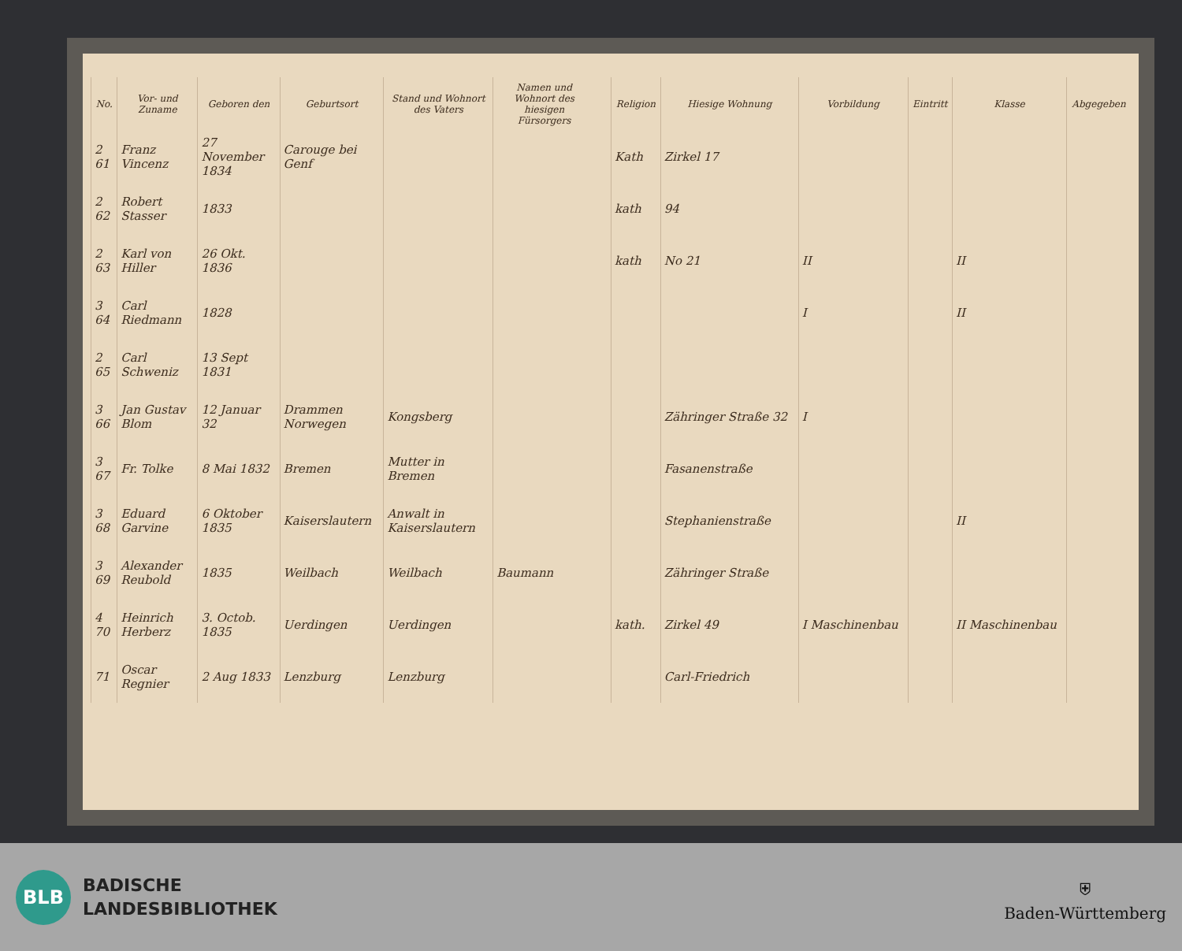| No. | Vor- und Zuname | Geboren den | Geburtsort | Stand und Wohnort des Vaters | Namen und Wohnort des hiesigen Fürsorgers |
| --- | --- | --- | --- | --- | --- |
| 2 61 | Franz Vincenz | 27 November 1834 | Carouge bei Genf | | |
| 2 62 | Robert Stasser | 1833 | | | |
| 2 63 | Karl von Hiller | 26 Okt. 1836 | | | |
| 3 64 | Carl Riedmann | 1828 | | | |
| 2 65 | Carl Schweniz | 13 Sept 1831 | | | |
| 3 66 | Jan Gustav Blom | 12 Januar 32 | Drammen Norwegen | Kongsberg | |
| 3 67 | Fr. Tolke | 8 Mai 1832 | Bremen | Mutter in Bremen | |
| 3 68 | Eduard Garvine | 6 Oktober 1835 | Kaiserslautern | Anwalt in Kaiserslautern | |
| 3 69 | Alexander Reubold | 1835 | Weilbach | Weilbach | Baumann |
| 4 70 | Heinrich Herberz | 3. Octob. 1835 | Uerdingen | Uerdingen | |
| 71 | Oscar Regnier | 2 Aug 1833 | Lenzburg | Lenzburg | |
| Religion | Hiesige Wohnung | Vorbildung | Eintritt | Klasse | Abgegeben |
| --- | --- | --- | --- | --- | --- |
| Kath | Zirkel 17 | | | | |
| kath | 94 | | | | |
| kath | No 21 | II | | II | |
| | | I | | II | |
| | Zähringer Straße 32 | I | | | |
| | Fasanenstraße | | | | |
| | Stephanienstraße | | | II | |
| | Zähringer Straße | | | | |
| kath. | Zirkel 49 | I Maschinenbau | | II Maschinenbau | |
| | Carl-Friedrich | | | | |
BLB
BADISCHE
LANDESBIBLIOTHEK
⛨
Baden-Württemberg